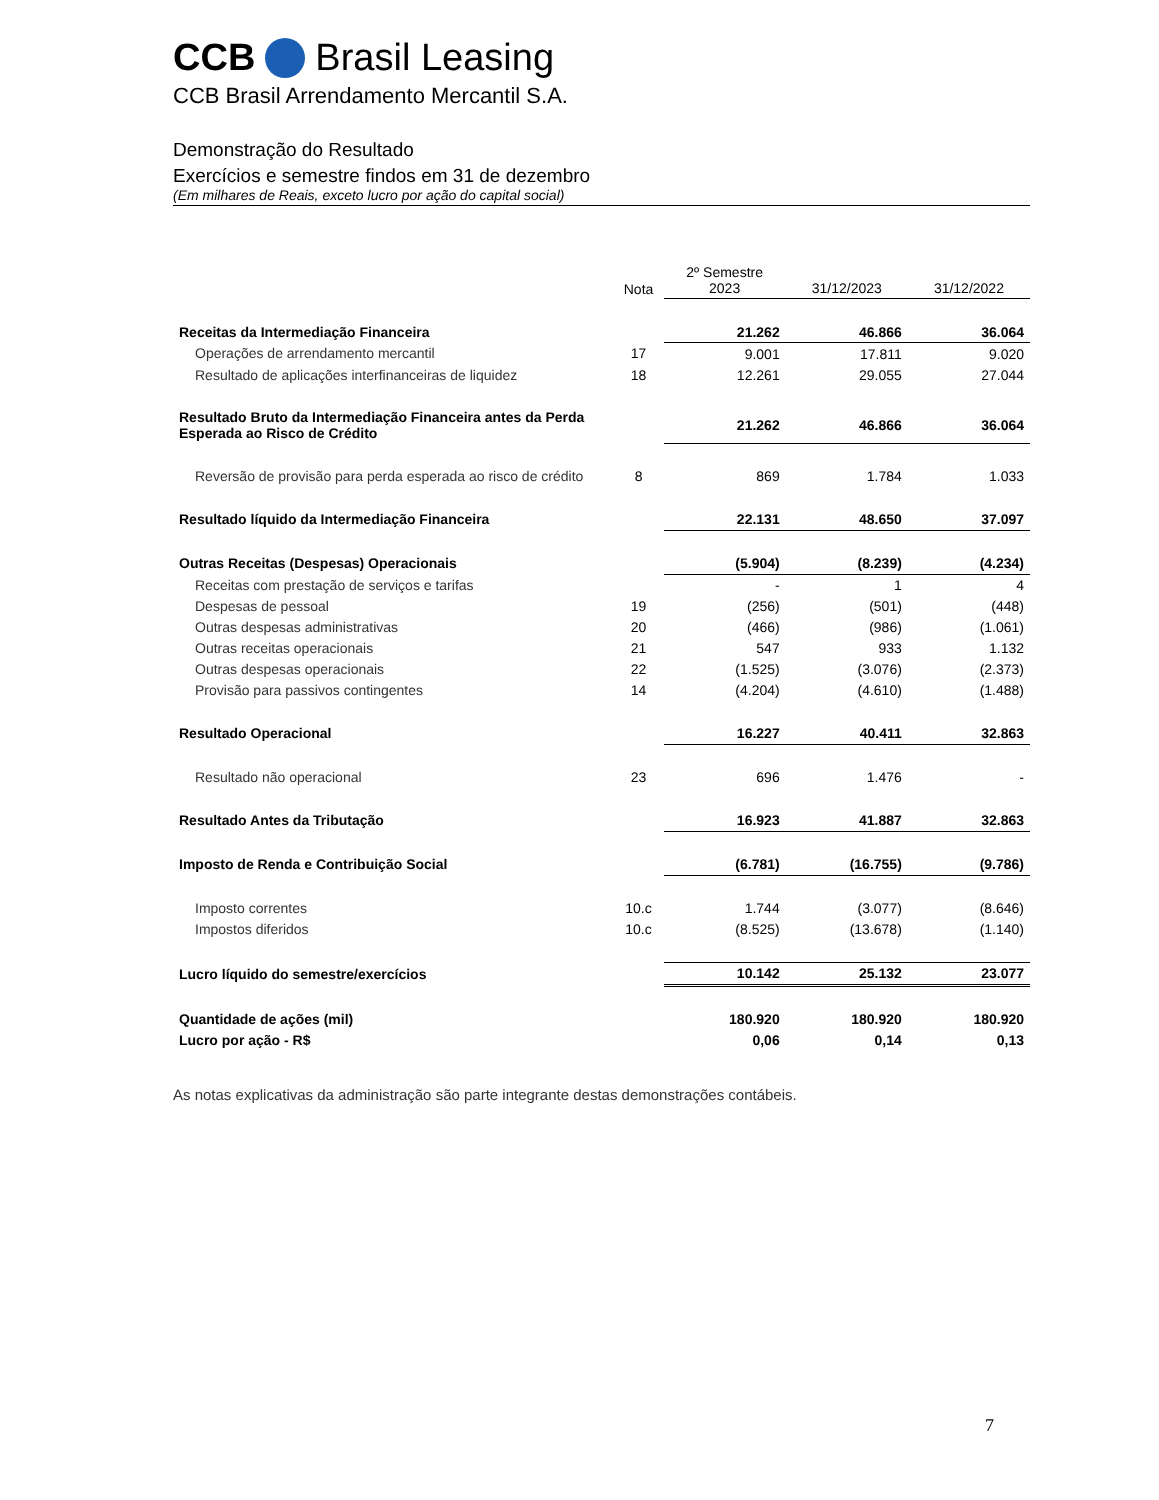CCB Brasil Leasing
CCB Brasil Arrendamento Mercantil S.A.
Demonstração do Resultado
Exercícios e semestre findos em 31 de dezembro
(Em milhares de Reais, exceto lucro por ação do capital social)
| | Nota | 2º Semestre 2023 | 31/12/2023 | 31/12/2022 |
| --- | --- | --- | --- | --- |
| Receitas da Intermediação Financeira | | 21.262 | 46.866 | 36.064 |
| Operações de arrendamento mercantil | 17 | 9.001 | 17.811 | 9.020 |
| Resultado de aplicações interfinanceiras de liquidez | 18 | 12.261 | 29.055 | 27.044 |
| Resultado Bruto da Intermediação Financeira antes da Perda Esperada ao Risco de Crédito | | 21.262 | 46.866 | 36.064 |
| Reversão de provisão para perda esperada ao risco de crédito | 8 | 869 | 1.784 | 1.033 |
| Resultado líquido da Intermediação Financeira | | 22.131 | 48.650 | 37.097 |
| Outras Receitas (Despesas) Operacionais | | (5.904) | (8.239) | (4.234) |
| Receitas com prestação de serviços e tarifas | | - | 1 | 4 |
| Despesas de pessoal | 19 | (256) | (501) | (448) |
| Outras despesas administrativas | 20 | (466) | (986) | (1.061) |
| Outras receitas operacionais | 21 | 547 | 933 | 1.132 |
| Outras despesas operacionais | 22 | (1.525) | (3.076) | (2.373) |
| Provisão para passivos contingentes | 14 | (4.204) | (4.610) | (1.488) |
| Resultado Operacional | | 16.227 | 40.411 | 32.863 |
| Resultado não operacional | 23 | 696 | 1.476 | - |
| Resultado Antes da Tributação | | 16.923 | 41.887 | 32.863 |
| Imposto de Renda e Contribuição Social | | (6.781) | (16.755) | (9.786) |
| Imposto correntes | 10.c | 1.744 | (3.077) | (8.646) |
| Impostos diferidos | 10.c | (8.525) | (13.678) | (1.140) |
| Lucro líquido do semestre/exercícios | | 10.142 | 25.132 | 23.077 |
| Quantidade de ações (mil) | | 180.920 | 180.920 | 180.920 |
| Lucro por ação - R$ | | 0,06 | 0,14 | 0,13 |
As notas explicativas da administração são parte integrante destas demonstrações contábeis.
7